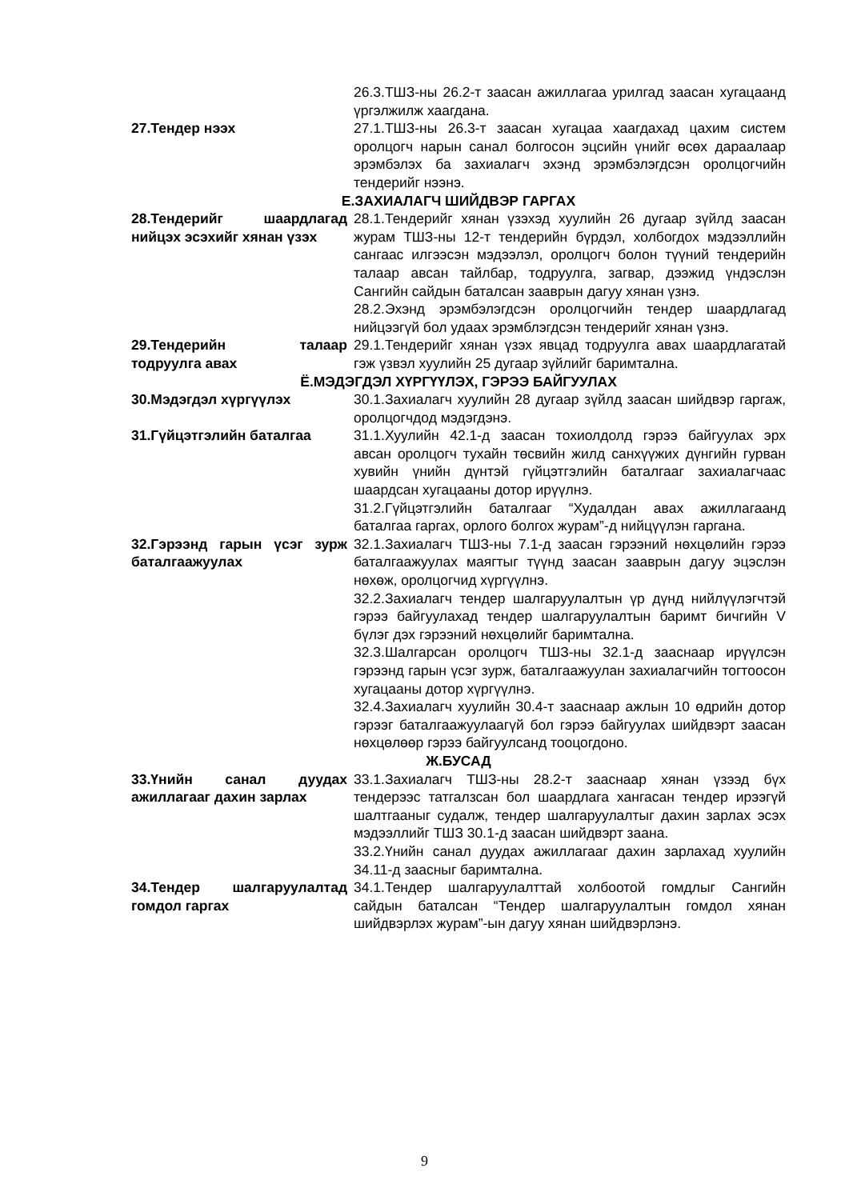26.3.ТШЗ-ны 26.2-т заасан ажиллагаа урилгад заасан хугацаанд үргэлжилж хаагдана.
27.Тендер нээх 27.1.ТШЗ-ны 26.3-т заасан хугацаа хаагдахад цахим систем оролцогч нарын санал болгосон эцсийн үнийг өсөх дараалаар эрэмбэлэх ба захиалагч эхэнд эрэмбэлэгдсэн оролцогчийн тендерийг нээнэ.
Е.ЗАХИАЛАГЧ ШИЙДВЭР ГАРГАХ
28.Тендерийг шаардлагад нийцэх эсэхийг хянан үзэх
28.1.Тендерийг хянан үзэхэд хуулийн 26 дугаар зүйлд заасан журам ТШЗ-ны 12-т тендерийн бүрдэл, холбогдох мэдээллийн сангаас илгээсэн мэдээлэл, оролцогч болон түүний тендерийн талаар авсан тайлбар, тодруулга, загвар, дээжид үндэслэн Сангийн сайдын баталсан зааврын дагуу хянан үзнэ.
28.2.Эхэнд эрэмбэлэгдсэн оролцогчийн тендер шаардлагад нийцээгүй бол удаах эрэмблэгдсэн тендерийг хянан үзнэ.
29.Тендерийн талаар тодруулга авах
29.1.Тендерийг хянан үзэх явцад тодруулга авах шаардлагатай гэж үзвэл хуулийн 25 дугаар зүйлийг баримтална.
Ё.МЭДЭГДЭЛ ХҮРГҮҮЛЭХ, ГЭРЭЭ БАЙГУУЛАХ
30.Мэдэгдэл хүргүүлэх 30.1.Захиалагч хуулийн 28 дугаар зүйлд заасан шийдвэр гаргаж, оролцогчдод мэдэгдэнэ.
31.Гүйцэтгэлийн баталгаа 31.1.Хуулийн 42.1-д заасан тохиолдолд гэрээ байгуулах эрх авсан оролцогч тухайн төсвийн жилд санхүүжих дүнгийн гурван хувийн үнийн дүнтэй гүйцэтгэлийн баталгааг захиалагчаас шаардсан хугацааны дотор ирүүлнэ.
31.2.Гүйцэтгэлийн баталгааг “Худалдан авах ажиллагаанд баталгаа гаргах, орлого болгох журам”-д нийцүүлэн гаргана.
32.Гэрээнд гарын үсэг зурж баталгаажуулах
32.1.Захиалагч ТШЗ-ны 7.1-д заасан гэрээний нөхцөлийн гэрээ баталгаажуулах маягтыг түүнд заасан зааврын дагуу эцэслэн нөхөж, оролцогчид хүргүүлнэ.
32.2.Захиалагч тендер шалгаруулалтын үр дүнд нийлүүлэгчтэй гэрээ байгуулахад тендер шалгаруулалтын баримт бичгийн V бүлэг дэх гэрээний нөхцөлийг баримтална.
32.3.Шалгарсан оролцогч ТШЗ-ны 32.1-д зааснаар ирүүлсэн гэрээнд гарын үсэг зурж, баталгаажуулан захиалагчийн тогтоосон хугацааны дотор хүргүүлнэ.
32.4.Захиалагч хуулийн 30.4-т зааснаар ажлын 10 өдрийн дотор гэрээг баталгаажуулаагүй бол гэрээ байгуулах шийдвэрт заасан нөхцөлөөр гэрээ байгуулсанд тооцогдоно.
Ж.БУСАД
33.Үнийн санал дуудах ажиллагааг дахин зарлах
33.1.Захиалагч ТШЗ-ны 28.2-т зааснаар хянан үзээд бүх тендерээс татгалзсан бол шаардлага хангасан тендер ирээгүй шалтгааныг судалж, тендер шалгаруулалтыг дахин зарлах эсэх мэдээллийг ТШЗ 30.1-д заасан шийдвэрт заана.
33.2.Үнийн санал дуудах ажиллагааг дахин зарлахад хуулийн 34.11-д заасныг баримтална.
34.Тендер шалгаруулалтад гомдол гаргах
34.1.Тендер шалгаруулалттай холбоотой гомдлыг Сангийн сайдын баталсан “Тендер шалгаруулалтын гомдол хянан шийдвэрлэх журам”-ын дагуу хянан шийдвэрлэнэ.
9